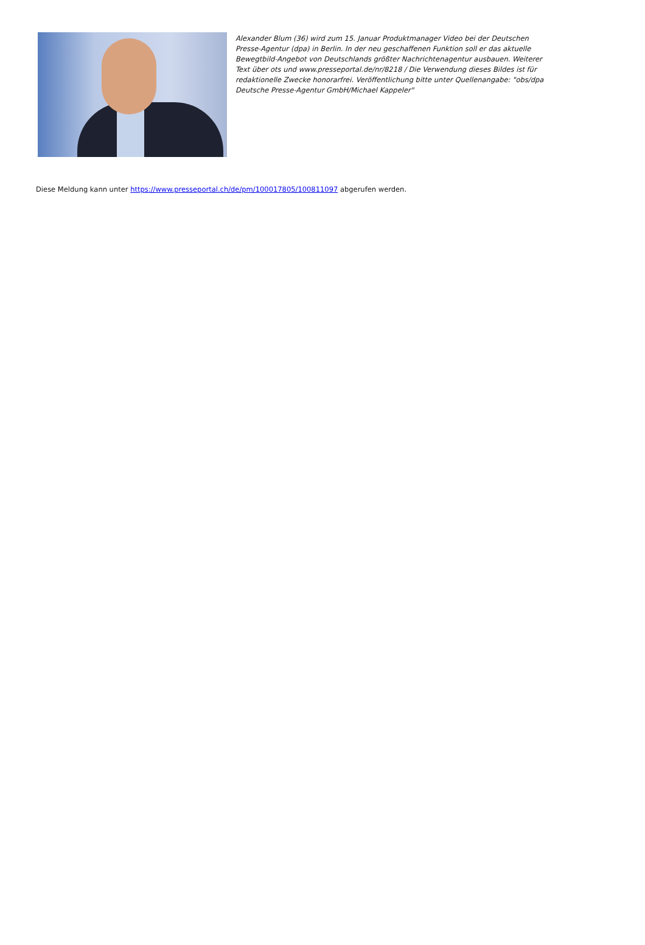Alexander Blum (36) wird zum 15. Januar Produktmanager Video bei der Deutschen Presse-Agentur (dpa) in Berlin. In der neu geschaffenen Funktion soll er das aktuelle Bewegtbild-Angebot von Deutschlands größter Nachrichtenagentur ausbauen. Weiterer Text über ots und www.presseportal.de/nr/8218 / Die Verwendung dieses Bildes ist für redaktionelle Zwecke honorarfrei. Veröffentlichung bitte unter Quellenangabe: "obs/dpa Deutsche Presse-Agentur GmbH/Michael Kappeler"
Diese Meldung kann unter https://www.presseportal.ch/de/pm/100017805/100811097 abgerufen werden.